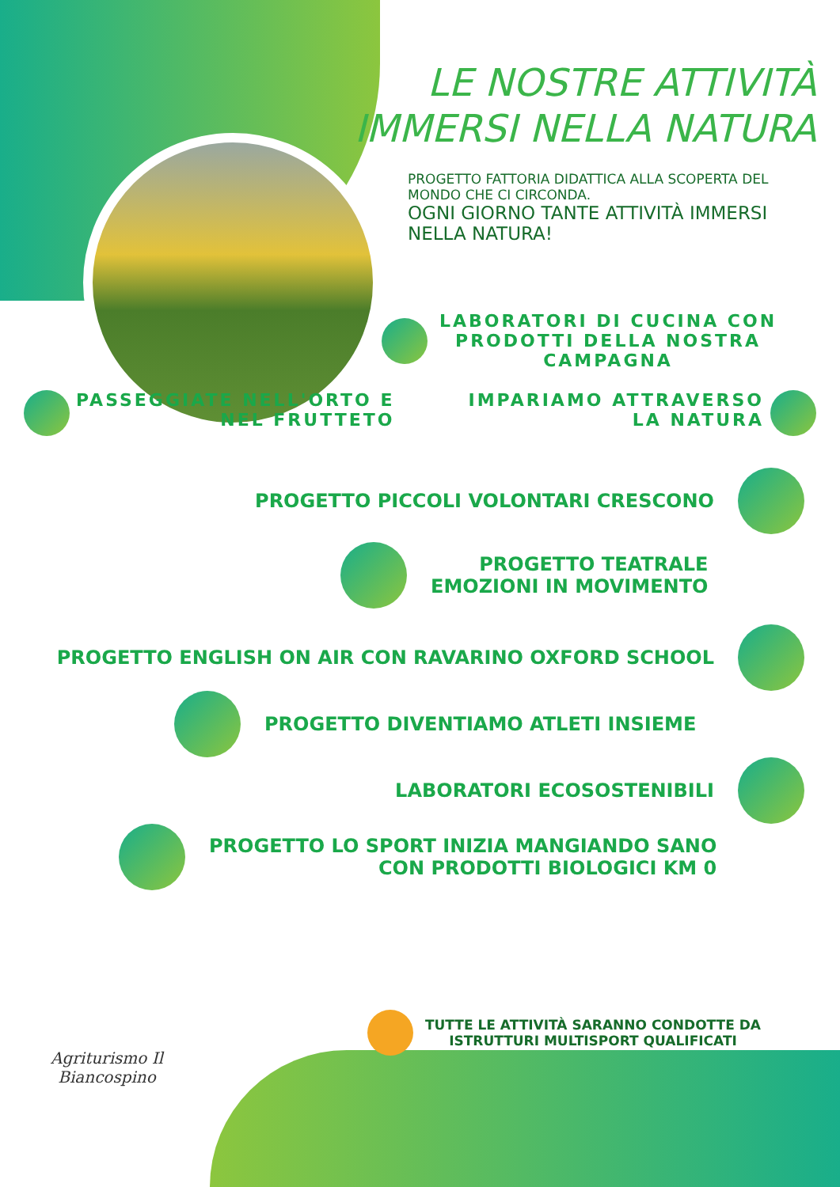LE NOSTRE ATTIVITÀ
IMMERSI NELLA NATURA
PROGETTO FATTORIA DIDATTICA ALLA SCOPERTA DEL MONDO CHE CI CIRCONDA.
OGNI GIORNO TANTE ATTIVITÀ IMMERSI NELLA NATURA!
LABORATORI DI CUCINA CON
PRODOTTI DELLA NOSTRA
CAMPAGNA
PASSEGGIATE NELL'ORTO E
NEL FRUTTETO
IMPARIAMO ATTRAVERSO
LA NATURA
PROGETTO PICCOLI VOLONTARI CRESCONO
PROGETTO TEATRALE
EMOZIONI IN MOVIMENTO
PROGETTO ENGLISH ON AIR CON RAVARINO OXFORD SCHOOL
PROGETTO DIVENTIAMO ATLETI INSIEME
LABORATORI ECOSOSTENIBILI
PROGETTO LO SPORT INIZIA MANGIANDO SANO
CON PRODOTTI BIOLOGICI KM 0
Agriturismo Il
Biancospino
TUTTE LE ATTIVITÀ SARANNO CONDOTTE DA
ISTRUTTURI MULTISPORT QUALIFICATI